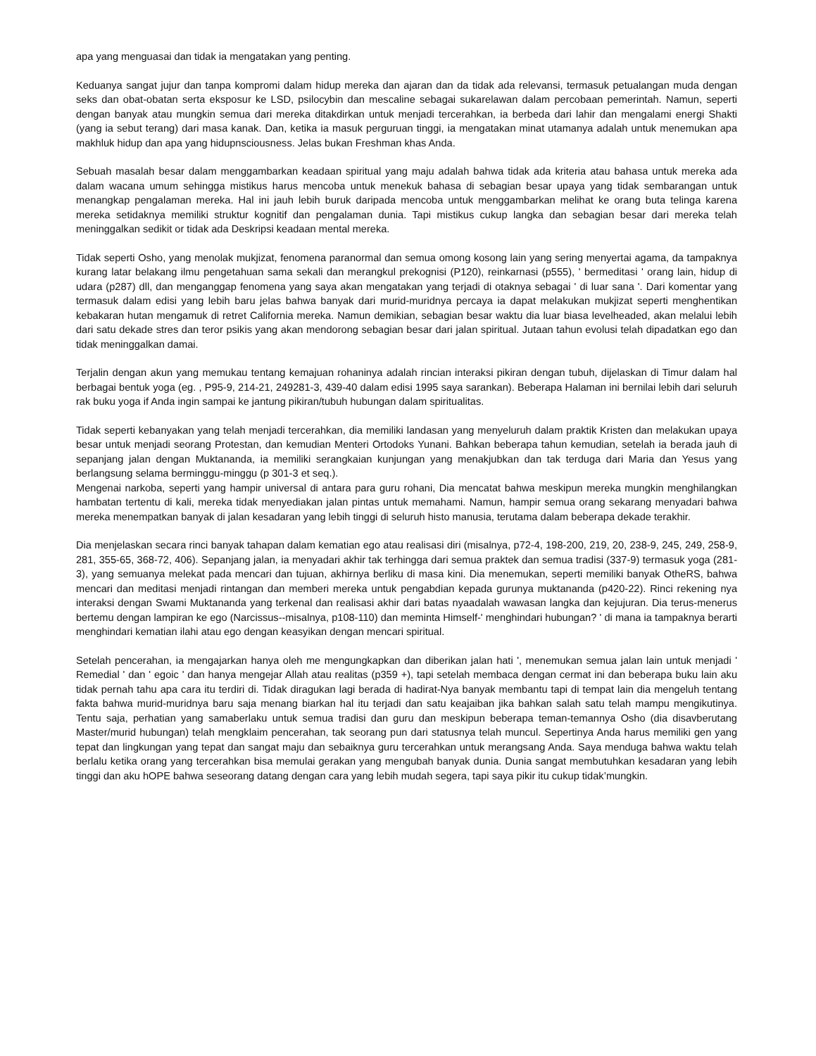apa yang menguasai dan tidak ia mengatakan yang penting.
Keduanya sangat jujur dan tanpa kompromi dalam hidup mereka dan ajaran dan da tidak ada relevansi, termasuk petualangan muda dengan seks dan obat-obatan serta eksposur ke LSD, psilocybin dan mescaline sebagai sukarelawan dalam percobaan pemerintah. Namun, seperti dengan banyak atau mungkin semua dari mereka ditakdirkan untuk menjadi tercerahkan, ia berbeda dari lahir dan mengalami energi Shakti (yang ia sebut terang) dari masa kanak. Dan, ketika ia masuk perguruan tinggi, ia mengatakan minat utamanya adalah untuk menemukan apa makhluk hidup dan apa yang hidupnsciousness. Jelas bukan Freshman khas Anda.
Sebuah masalah besar dalam menggambarkan keadaan spiritual yang maju adalah bahwa tidak ada kriteria atau bahasa untuk mereka ada dalam wacana umum sehingga mistikus harus mencoba untuk menekuk bahasa di sebagian besar upaya yang tidak sembarangan untuk menangkap pengalaman mereka. Hal ini jauh lebih buruk daripada mencoba untuk menggambarkan melihat ke orang buta telinga karena mereka setidaknya memiliki struktur kognitif dan pengalaman dunia. Tapi mistikus cukup langka dan sebagian besar dari mereka telah meninggalkan sedikit or tidak ada Deskripsi keadaan mental mereka.
Tidak seperti Osho, yang menolak mukjizat, fenomena paranormal dan semua omong kosong lain yang sering menyertai agama, da tampaknya kurang latar belakang ilmu pengetahuan sama sekali dan merangkul prekognisi (P120), reinkarnasi (p555), ' bermeditasi ' orang lain, hidup di udara (p287) dll, dan menganggap fenomena yang saya akan mengatakan yang terjadi di otaknya sebagai ' di luar sana '. Dari komentar yang termasuk dalam edisi yang lebih baru jelas bahwa banyak dari murid-muridnya percaya ia dapat melakukan mukjizat seperti menghentikan kebakaran hutan mengamuk di retret California mereka. Namun demikian, sebagian besar waktu dia luar biasa levelheaded, akan melalui lebih dari satu dekade stres dan teror psikis yang akan mendorong sebagian besar dari jalan spiritual. Jutaan tahun evolusi telah dipadatkan ego dan tidak meninggalkan damai.
Terjalin dengan akun yang memukau tentang kemajuan rohaninya adalah rincian interaksi pikiran dengan tubuh, dijelaskan di Timur dalam hal berbagai bentuk yoga (eg. , P95-9, 214-21, 249281-3, 439-40 dalam edisi 1995 saya sarankan). Beberapa Halaman ini bernilai lebih dari seluruh rak buku yoga if Anda ingin sampai ke jantung pikiran/tubuh hubungan dalam spiritualitas.
Tidak seperti kebanyakan yang telah menjadi tercerahkan, dia memiliki landasan yang menyeluruh dalam praktik Kristen dan melakukan upaya besar untuk menjadi seorang Protestan, dan kemudian Menteri Ortodoks Yunani. Bahkan beberapa tahun kemudian, setelah ia berada jauh di sepanjang jalan dengan Muktananda, ia memiliki serangkaian kunjungan yang menakjubkan dan tak terduga dari Maria dan Yesus yang berlangsung selama berminggu-minggu (p 301-3 et seq.).
Mengenai narkoba, seperti yang hampir universal di antara para guru rohani, Dia mencatat bahwa meskipun mereka mungkin menghilangkan hambatan tertentu di kali, mereka tidak menyediakan jalan pintas untuk memahami. Namun, hampir semua orang sekarang menyadari bahwa mereka menempatkan banyak di jalan kesadaran yang lebih tinggi di seluruh histo manusia, terutama dalam beberapa dekade terakhir.
Dia menjelaskan secara rinci banyak tahapan dalam kematian ego atau realisasi diri (misalnya, p72-4, 198-200, 219, 20, 238-9, 245, 249, 258-9, 281, 355-65, 368-72, 406). Sepanjang jalan, ia menyadari akhir tak terhingga dari semua praktek dan semua tradisi (337-9) termasuk yoga (281-3), yang semuanya melekat pada mencari dan tujuan, akhirnya berliku di masa kini. Dia menemukan, seperti memiliki banyak OtheRS, bahwa mencari dan meditasi menjadi rintangan dan memberi mereka untuk pengabdian kepada gurunya muktananda (p420-22). Rinci rekening nya interaksi dengan Swami Muktananda yang terkenal dan realisasi akhir dari batas nyaadalah wawasan langka dan kejujuran. Dia terus-menerus bertemu dengan lampiran ke ego (Narcissus--misalnya, p108-110) dan meminta Himself-' menghindari hubungan? ' di mana ia tampaknya berarti menghindari kematian ilahi atau ego dengan keasyikan dengan mencari spiritual.
Setelah pencerahan, ia mengajarkan hanya oleh me mengungkapkan dan diberikan jalan hati ', menemukan semua jalan lain untuk menjadi ' Remedial ' dan ' egoic ' dan hanya mengejar Allah atau realitas (p359 +), tapi setelah membaca dengan cermat ini dan beberapa buku lain aku tidak pernah tahu apa cara itu terdiri di. Tidak diragukan lagi berada di hadirat-Nya banyak membantu tapi di tempat lain dia mengeluh tentang fakta bahwa murid-muridnya baru saja menang biarkan hal itu terjadi dan satu keajaiban jika bahkan salah satu telah mampu mengikutinya. Tentu saja, perhatian yang samaberlaku untuk semua tradisi dan guru dan meskipun beberapa teman-temannya Osho (dia disavberutang Master/murid hubungan) telah mengklaim pencerahan, tak seorang pun dari statusnya telah muncul. Sepertinya Anda harus memiliki gen yang tepat dan lingkungan yang tepat dan sangat maju dan sebaiknya guru tercerahkan untuk merangsang Anda. Saya menduga bahwa waktu telah berlalu ketika orang yang tercerahkan bisa memulai gerakan yang mengubah banyak dunia. Dunia sangat membutuhkan kesadaran yang lebih tinggi dan aku hOPE bahwa seseorang datang dengan cara yang lebih mudah segera, tapi saya pikir itu cukup tidak’mungkin.